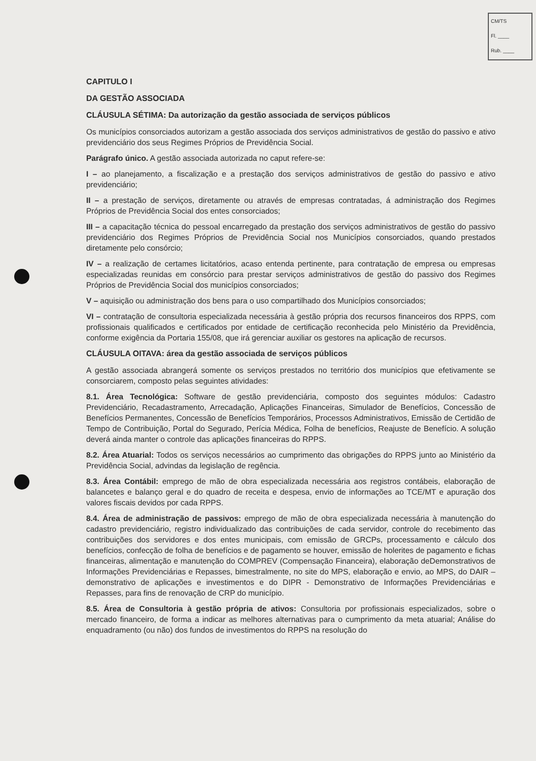CM/TS
Fl. ____
Rub. ____
CAPITULO I
DA GESTÃO ASSOCIADA
CLÁUSULA SÉTIMA: Da autorização da gestão associada de serviços públicos
Os municípios consorciados autorizam a gestão associada dos serviços administrativos de gestão do passivo e ativo previdenciário dos seus Regimes Próprios de Previdência Social.
Parágrafo único. A gestão associada autorizada no caput refere-se:
I – ao planejamento, a fiscalização e a prestação dos serviços administrativos de gestão do passivo e ativo previdenciário;
II – a prestação de serviços, diretamente ou através de empresas contratadas, á administração dos Regimes Próprios de Previdência Social dos entes consorciados;
III – a capacitação técnica do pessoal encarregado da prestação dos serviços administrativos de gestão do passivo previdenciário dos Regimes Próprios de Previdência Social nos Municípios consorciados, quando prestados diretamente pelo consórcio;
IV – a realização de certames licitatórios, acaso entenda pertinente, para contratação de empresa ou empresas especializadas reunidas em consórcio para prestar serviços administrativos de gestão do passivo dos Regimes Próprios de Previdência Social dos municípios consorciados;
V – aquisição ou administração dos bens para o uso compartilhado dos Municípios consorciados;
VI – contratação de consultoria especializada necessária à gestão própria dos recursos financeiros dos RPPS, com profissionais qualificados e certificados por entidade de certificação reconhecida pelo Ministério da Previdência, conforme exigência da Portaria 155/08, que irá gerenciar auxiliar os gestores na aplicação de recursos.
CLÁUSULA OITAVA: área da gestão associada de serviços públicos
A gestão associada abrangerá somente os serviços prestados no território dos municípios que efetivamente se consorciarem, composto pelas seguintes atividades:
8.1. Área Tecnológica: Software de gestão previdenciária, composto dos seguintes módulos: Cadastro Previdenciário, Recadastramento, Arrecadação, Aplicações Financeiras, Simulador de Benefícios, Concessão de Benefícios Permanentes, Concessão de Benefícios Temporários, Processos Administrativos, Emissão de Certidão de Tempo de Contribuição, Portal do Segurado, Perícia Médica, Folha de benefícios, Reajuste de Benefício. A solução deverá ainda manter o controle das aplicações financeiras do RPPS.
8.2. Área Atuarial: Todos os serviços necessários ao cumprimento das obrigações do RPPS junto ao Ministério da Previdência Social, advindas da legislação de regência.
8.3. Área Contábil: emprego de mão de obra especializada necessária aos registros contábeis, elaboração de balancetes e balanço geral e do quadro de receita e despesa, envio de informações ao TCE/MT e apuração dos valores fiscais devidos por cada RPPS.
8.4. Área de administração de passivos: emprego de mão de obra especializada necessária à manutenção do cadastro previdenciário, registro individualizado das contribuições de cada servidor, controle do recebimento das contribuições dos servidores e dos entes municipais, com emissão de GRCPs, processamento e cálculo dos benefícios, confecção de folha de benefícios e de pagamento se houver, emissão de holerites de pagamento e fichas financeiras, alimentação e manutenção do COMPREV (Compensação Financeira), elaboração deDemonstrativos de Informações Previdenciárias e Repasses, bimestralmente, no site do MPS, elaboração e envio, ao MPS, do DAIR – demonstrativo de aplicações e investimentos e do DIPR - Demonstrativo de Informações Previdenciárias e Repasses, para fins de renovação de CRP do município.
8.5. Área de Consultoria à gestão própria de ativos: Consultoria por profissionais especializados, sobre o mercado financeiro, de forma a indicar as melhores alternativas para o cumprimento da meta atuarial; Análise do enquadramento (ou não) dos fundos de investimentos do RPPS na resolução do